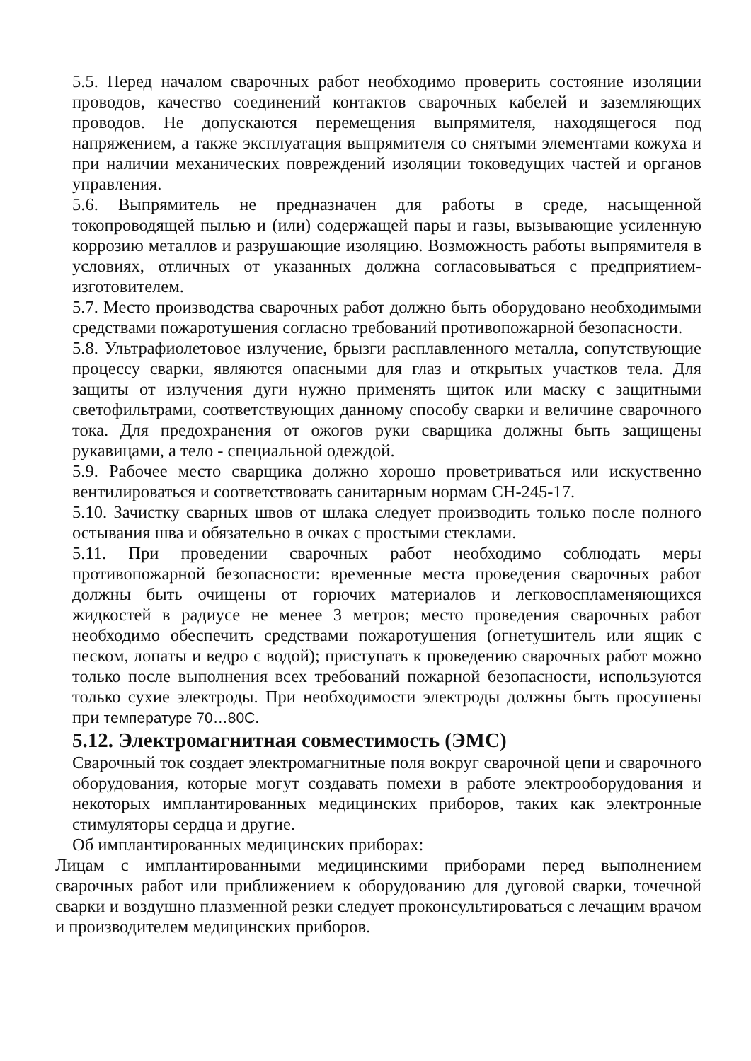5.5. Перед началом сварочных работ необходимо проверить состояние изоляции проводов, качество соединений контактов сварочных кабелей и заземляющих проводов. Не допускаются перемещения выпрямителя, находящегося под напряжением, а также эксплуатация выпрямителя со снятыми элементами кожуха и при наличии механических повреждений изоляции токоведущих частей и органов управления.
5.6. Выпрямитель не предназначен для работы в среде, насыщенной токопроводящей пылью и (или) содержащей пары и газы, вызывающие усиленную коррозию металлов и разрушающие изоляцию. Возможность работы выпрямителя в условиях, отличных от указанных должна согласовываться с предприятием-изготовителем.
5.7. Место производства сварочных работ должно быть оборудовано необходимыми средствами пожаротушения согласно требований противопожарной безопасности.
5.8. Ультрафиолетовое излучение, брызги расплавленного металла, сопутствующие процессу сварки, являются опасными для глаз и открытых участков тела. Для защиты от излучения дуги нужно применять щиток или маску с защитными светофильтрами, соответствующих данному способу сварки и величине сварочного тока. Для предохранения от ожогов руки сварщика должны быть защищены рукавицами, а тело - специальной одеждой.
5.9. Рабочее место сварщика должно хорошо проветриваться или искуственно вентилироваться и соответствовать санитарным нормам СН-245-17.
5.10. Зачистку сварных швов от шлака следует производить только после полного остывания шва и обязательно в очках с простыми стеклами.
5.11. При проведении сварочных работ необходимо соблюдать меры противопожарной безопасности: временные места проведения сварочных работ должны быть очищены от горючих материалов и легковоспламеняющихся жидкостей в радиусе не менее 3 метров; место проведения сварочных работ необходимо обеспечить средствами пожаротушения (огнетушитель или ящик с песком, лопаты и ведро с водой); приступать к проведению сварочных работ можно только после выполнения всех требований пожарной безопасности, используются только сухие электроды. При необходимости электроды должны быть просушены при температуре 70…80С.
5.12. Электромагнитная совместимость (ЭМС)
Сварочный ток создает электромагнитные поля вокруг сварочной цепи и сварочного оборудования, которые могут создавать помехи в работе электрооборудования и некоторых имплантированных медицинских приборов, таких как электронные стимуляторы сердца и другие.
Об имплантированных медицинских приборах:
Лицам с имплантированными медицинскими приборами перед выполнением сварочных работ или приближением к оборудованию для дуговой сварки, точечной сварки и воздушно плазменной резки следует проконсультироваться с лечащим врачом и производителем медицинских приборов.